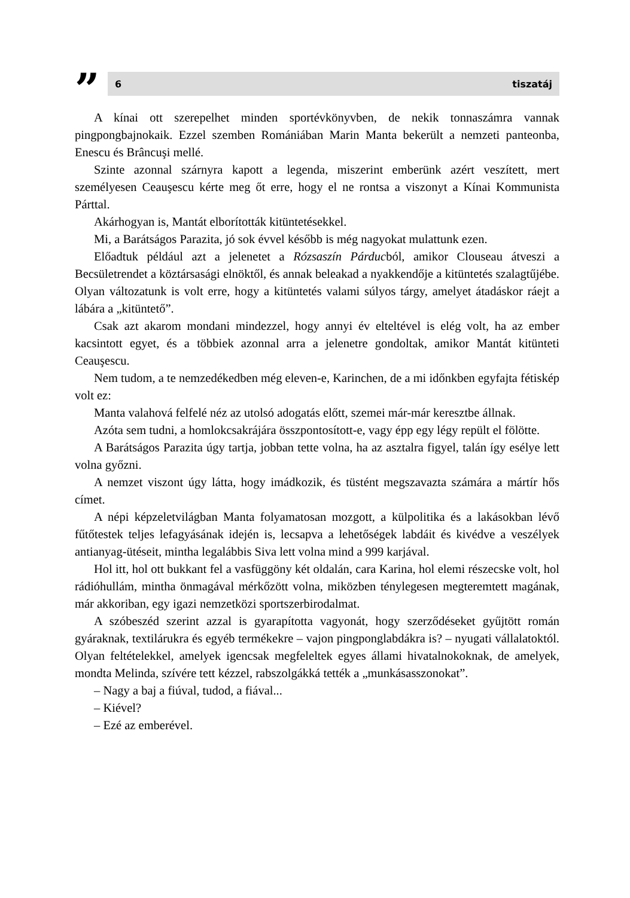”
6 tiszatáj
A kínai ott szerepelhet minden sportévkönyvben, de nekik tonnaszámra vannak pingpongbajnokaik. Ezzel szemben Romániában Marin Manta bekerült a nemzeti panteonba, Enescu és Brâncuşi mellé.
Szinte azonnal szárnyra kapott a legenda, miszerint emberünk azért veszített, mert személyesen Ceauşescu kérte meg őt erre, hogy el ne rontsa a viszonyt a Kínai Kommunista Párttal.
Akárhogyan is, Mantát elborították kitüntetésekkel.
Mi, a Barátságos Parazita, jó sok évvel később is még nagyokat mulattunk ezen.
Előadtuk például azt a jelenetet a Rózsaszín Párducból, amikor Clouseau átveszi a Becsületrendet a köztársasági elnöktől, és annak beleakad a nyakkendője a kitüntetés szalagtűjébe. Olyan változatunk is volt erre, hogy a kitüntetés valami súlyos tárgy, amelyet átadáskor ráejt a lábára a „kitüntető”.
Csak azt akarom mondani mindezzel, hogy annyi év elteltével is elég volt, ha az ember kacsintott egyet, és a többiek azonnal arra a jelenetre gondoltak, amikor Mantát kitünteti Ceauşescu.
Nem tudom, a te nemzedékedben még eleven-e, Karinchen, de a mi időnkben egyfajta fétiskép volt ez:
Manta valahová felfelé néz az utolsó adogatás előtt, szemei már-már keresztbe állnak.
Azóta sem tudni, a homlokcsakrájára összpontosított-e, vagy épp egy légy repült el fölötte.
A Barátságos Parazita úgy tartja, jobban tette volna, ha az asztalra figyel, talán így esélye lett volna győzni.
A nemzet viszont úgy látta, hogy imádkozik, és tüstént megszavazta számára a mártír hős címet.
A népi képzeletvilágban Manta folyamatosan mozgott, a külpolitika és a lakásokban lévő fűtőtestek teljes lefagyásának idején is, lecsapva a lehetőségek labdáit és kivédve a veszélyek antianyag-ütéseit, mintha legalábbis Siva lett volna mind a 999 karjával.
Hol itt, hol ott bukkant fel a vasfüggöny két oldalán, cara Karina, hol elemi részecske volt, hol rádióhullám, mintha önmagával mérkőzött volna, miközben ténylegesen megteremtett magának, már akkoriban, egy igazi nemzetközi sportszerbirodalmat.
A szóbeszéd szerint azzal is gyarapította vagyonát, hogy szerződéseket gyűjtött román gyáraknak, textilárukra és egyéb termékekre – vajon pingponglabdákra is? – nyugati vállalatoktól. Olyan feltételekkel, amelyek igencsak megfeleltek egyes állami hivatalnokoknak, de amelyek, mondta Melinda, szívére tett kézzel, rabszolgákká tették a „munkásasszonokat”.
– Nagy a baj a fiúval, tudod, a fiával...
– Kiével?
– Ezé az emberével.